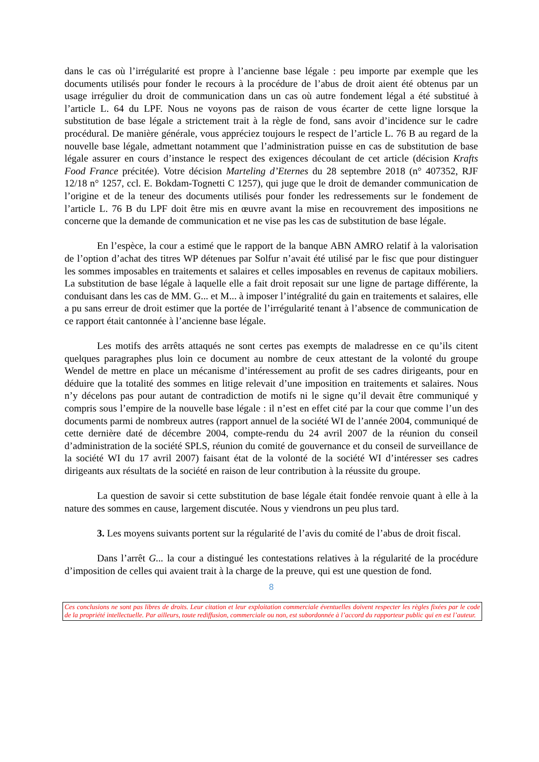dans le cas où l’irrégularité est propre à l’ancienne base légale : peu importe par exemple que les documents utilisés pour fonder le recours à la procédure de l’abus de droit aient été obtenus par un usage irrégulier du droit de communication dans un cas où autre fondement légal a été substitué à l’article L. 64 du LPF. Nous ne voyons pas de raison de vous écarter de cette ligne lorsque la substitution de base légale a strictement trait à la règle de fond, sans avoir d’incidence sur le cadre procédural. De manière générale, vous appréciez toujours le respect de l’article L. 76 B au regard de la nouvelle base légale, admettant notamment que l’administration puisse en cas de substitution de base légale assurer en cours d’instance le respect des exigences découlant de cet article (décision Krafts Food France précitée). Votre décision Marteling d’Eternes du 28 septembre 2018 (n° 407352, RJF 12/18 n° 1257, ccl. E. Bokdam-Tognetti C 1257), qui juge que le droit de demander communication de l’origine et de la teneur des documents utilisés pour fonder les redressements sur le fondement de l’article L. 76 B du LPF doit être mis en œuvre avant la mise en recouvrement des impositions ne concerne que la demande de communication et ne vise pas les cas de substitution de base légale.
En l’espèce, la cour a estimé que le rapport de la banque ABN AMRO relatif à la valorisation de l’option d’achat des titres WP détenues par Solfur n’avait été utilisé par le fisc que pour distinguer les sommes imposables en traitements et salaires et celles imposables en revenus de capitaux mobiliers. La substitution de base légale à laquelle elle a fait droit reposait sur une ligne de partage différente, la conduisant dans les cas de MM. G... et M... à imposer l’intégralité du gain en traitements et salaires, elle a pu sans erreur de droit estimer que la portée de l’irrégularité tenant à l’absence de communication de ce rapport était cantonnée à l’ancienne base légale.
Les motifs des arrêts attaqués ne sont certes pas exempts de maladresse en ce qu’ils citent quelques paragraphes plus loin ce document au nombre de ceux attestant de la volonté du groupe Wendel de mettre en place un mécanisme d’intéressement au profit de ses cadres dirigeants, pour en déduire que la totalité des sommes en litige relevait d’une imposition en traitements et salaires. Nous n’y décelons pas pour autant de contradiction de motifs ni le signe qu’il devait être communiqué y compris sous l’empire de la nouvelle base légale : il n’est en effet cité par la cour que comme l’un des documents parmi de nombreux autres (rapport annuel de la société WI de l’année 2004, communiqué de cette dernière daté de décembre 2004, compte-rendu du 24 avril 2007 de la réunion du conseil d’administration de la société SPLS, réunion du comité de gouvernance et du conseil de surveillance de la société WI du 17 avril 2007) faisant état de la volonté de la société WI d’intéresser ses cadres dirigeants aux résultats de la société en raison de leur contribution à la réussite du groupe.
La question de savoir si cette substitution de base légale était fondée renvoie quant à elle à la nature des sommes en cause, largement discutée. Nous y viendrons un peu plus tard.
3. Les moyens suivants portent sur la régularité de l’avis du comité de l’abus de droit fiscal.
Dans l’arrêt G... la cour a distingué les contestations relatives à la régularité de la procédure d’imposition de celles qui avaient trait à la charge de la preuve, qui est une question de fond.
8
Ces conclusions ne sont pas libres de droits. Leur citation et leur exploitation commerciale éventuelles doivent respecter les règles fixées par le code de la propriété intellectuelle. Par ailleurs, toute rediffusion, commerciale ou non, est subordonnée à l’accord du rapporteur public qui en est l’auteur.